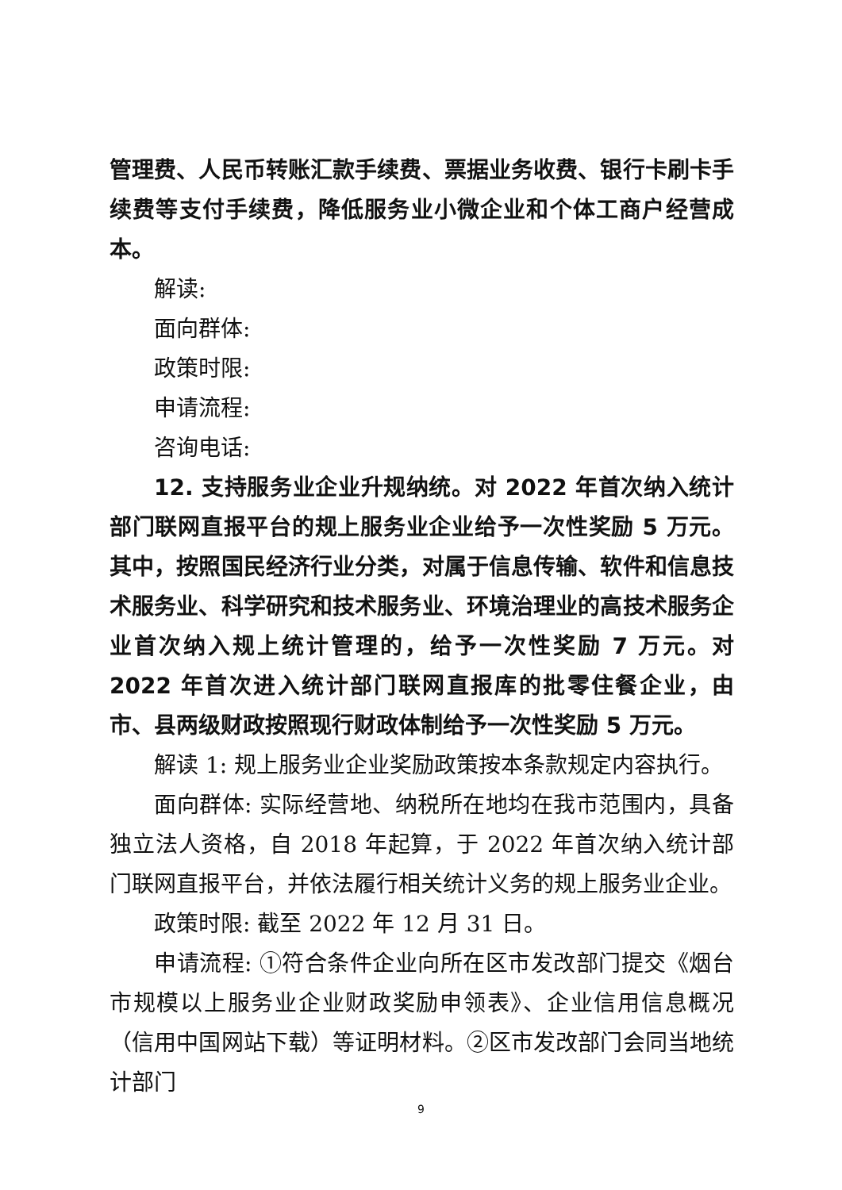管理费、人民币转账汇款手续费、票据业务收费、银行卡刷卡手续费等支付手续费，降低服务业小微企业和个体工商户经营成本。
解读:
面向群体:
政策时限:
申请流程:
咨询电话:
12. 支持服务业企业升规纳统。对 2022 年首次纳入统计部门联网直报平台的规上服务业企业给予一次性奖励 5 万元。其中，按照国民经济行业分类，对属于信息传输、软件和信息技术服务业、科学研究和技术服务业、环境治理业的高技术服务企业首次纳入规上统计管理的，给予一次性奖励 7 万元。对 2022 年首次进入统计部门联网直报库的批零住餐企业，由市、县两级财政按照现行财政体制给予一次性奖励 5 万元。
解读 1: 规上服务业企业奖励政策按本条款规定内容执行。
面向群体: 实际经营地、纳税所在地均在我市范围内，具备独立法人资格，自 2018 年起算，于 2022 年首次纳入统计部门联网直报平台，并依法履行相关统计义务的规上服务业企业。
政策时限: 截至 2022 年 12 月 31 日。
申请流程: ①符合条件企业向所在区市发改部门提交《烟台市规模以上服务业企业财政奖励申领表》、企业信用信息概况（信用中国网站下载）等证明材料。②区市发改部门会同当地统计部门
9